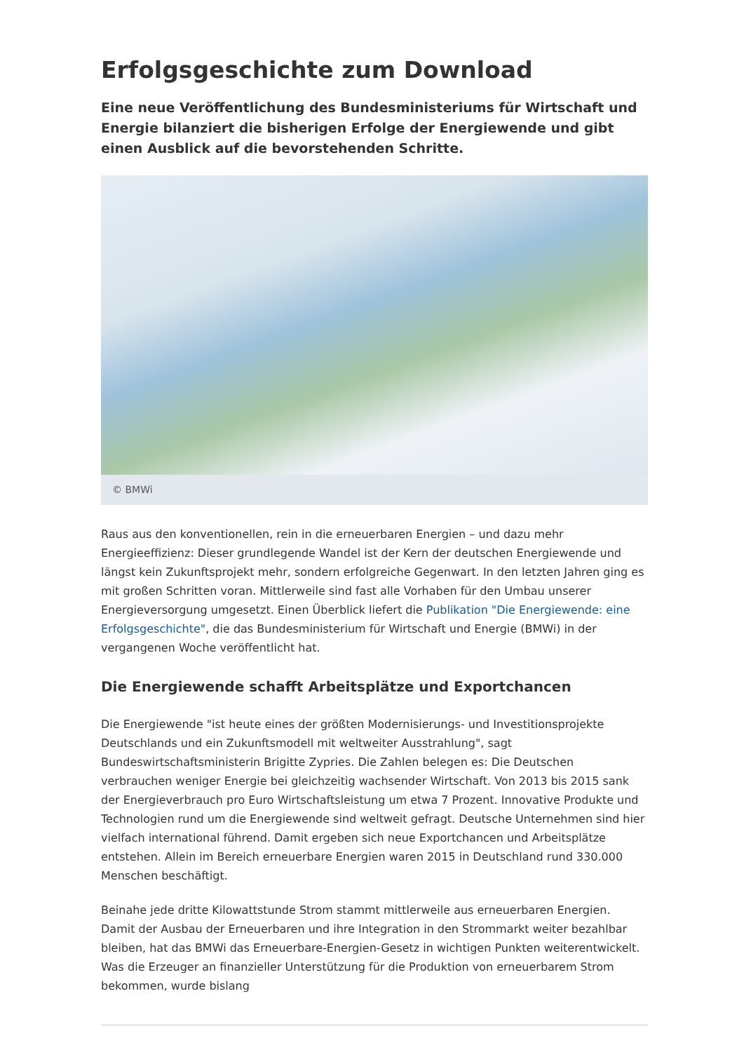Erfolgsgeschichte zum Download
Eine neue Veröffentlichung des Bundesministeriums für Wirtschaft und Energie bilanziert die bisherigen Erfolge der Energiewende und gibt einen Ausblick auf die bevorstehenden Schritte.
© BMWi
Raus aus den konventionellen, rein in die erneuerbaren Energien – und dazu mehr Energieeffizienz: Dieser grundlegende Wandel ist der Kern der deutschen Energiewende und längst kein Zukunftsprojekt mehr, sondern erfolgreiche Gegenwart. In den letzten Jahren ging es mit großen Schritten voran. Mittlerweile sind fast alle Vorhaben für den Umbau unserer Energieversorgung umgesetzt. Einen Überblick liefert die Publikation "Die Energiewende: eine Erfolgsgeschichte", die das Bundesministerium für Wirtschaft und Energie (BMWi) in der vergangenen Woche veröffentlicht hat.
Die Energiewende schafft Arbeitsplätze und Exportchancen
Die Energiewende "ist heute eines der größten Modernisierungs- und Investitionsprojekte Deutschlands und ein Zukunftsmodell mit weltweiter Ausstrahlung", sagt Bundeswirtschaftsministerin Brigitte Zypries. Die Zahlen belegen es: Die Deutschen verbrauchen weniger Energie bei gleichzeitig wachsender Wirtschaft. Von 2013 bis 2015 sank der Energieverbrauch pro Euro Wirtschaftsleistung um etwa 7 Prozent. Innovative Produkte und Technologien rund um die Energiewende sind weltweit gefragt. Deutsche Unternehmen sind hier vielfach international führend. Damit ergeben sich neue Exportchancen und Arbeitsplätze entstehen. Allein im Bereich erneuerbare Energien waren 2015 in Deutschland rund 330.000 Menschen beschäftigt.
Beinahe jede dritte Kilowattstunde Strom stammt mittlerweile aus erneuerbaren Energien. Damit der Ausbau der Erneuerbaren und ihre Integration in den Strommarkt weiter bezahlbar bleiben, hat das BMWi das Erneuerbare-Energien-Gesetz in wichtigen Punkten weiterentwickelt. Was die Erzeuger an finanzieller Unterstützung für die Produktion von erneuerbarem Strom bekommen, wurde bislang